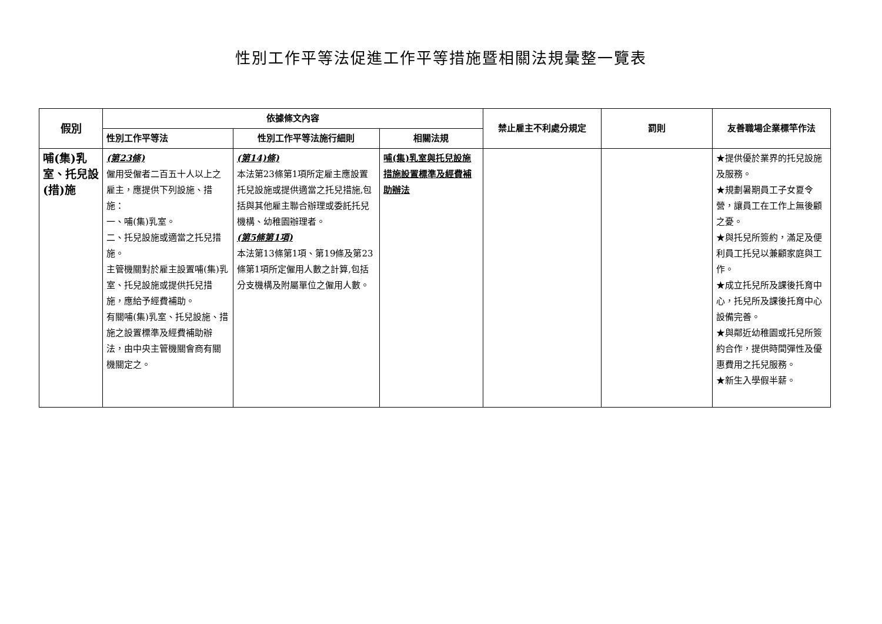性別工作平等法促進工作平等措施暨相關法規彙整一覽表
| 假別 | 依據條文內容 | | | 禁止雇主不利處分規定 | 罰則 | 友善職場企業標竿作法 |
| --- | --- | --- | --- | --- | --- | --- |
| | 性別工作平等法 | 性別工作平等法施行細則 | 相關法規 | | | |
| 哺(集)乳室、托兒設(措)施 | (第23條) 僱用受僱者二百五十人以上之雇主，應提供下列設施、措施： 一、哺(集)乳室。 二、托兒設施或適當之托兒措施。 主管機關對於雇主設置哺(集)乳室、托兒設施或提供托兒措施，應給予經費補助。 有關哺(集)乳室、托兒設施、措施之設置標準及經費補助辦法，由中央主管機關會商有關機關定之。 | (第14)條) 本法第23條第1項所定雇主應設置托兒設施或提供適當之托兒措施,包括與其他雇主聯合辦理或委託托兒機構、幼稚園辦理者。 (第5條第1項) 本法第13條第1項、第19條及第23條第1項所定僱用人數之計算,包括分支機構及附屬單位之僱用人數。 | 哺(集)乳室與托兒設施措施設置標準及經費補助辦法 | | | ★提供優於業界的托兒設施及服務。 ★規劃暑期員工子女夏令營，讓員工在工作上無後顧之憂。 ★與托兒所簽約，滿足及便利員工托兒以兼顧家庭與工作。 ★成立托兒所及課後托育中心，托兒所及課後托育中心設備完善。 ★與鄰近幼稚園或托兒所簽約合作，提供時間彈性及優惠費用之托兒服務。 ★新生入學假半薪。 |